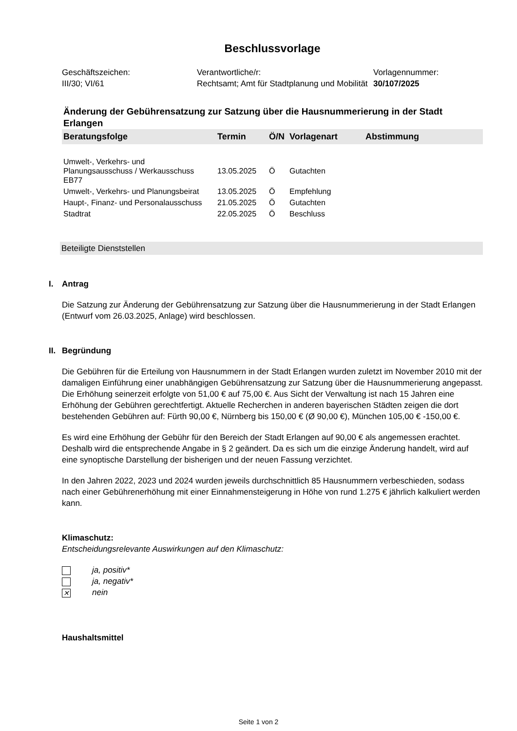Beschlussvorlage
Geschäftszeichen:
III/30; VI/61
Verantwortliche/r:
Rechtsamt; Amt für Stadtplanung und Mobilität
Vorlagennummer:
30/107/2025
Änderung der Gebührensatzung zur Satzung über die Hausnummerierung in der Stadt Erlangen
| Beratungsfolge | Termin | Ö/N | Vorlagenart | Abstimmung |
| --- | --- | --- | --- | --- |
| Umwelt-, Verkehrs- und Planungsausschuss / Werkausschuss EB77 | 13.05.2025 | Ö | Gutachten | |
| Umwelt-, Verkehrs- und Planungsbeirat | 13.05.2025 | Ö | Empfehlung | |
| Haupt-, Finanz- und Personalausschuss | 21.05.2025 | Ö | Gutachten | |
| Stadtrat | 22.05.2025 | Ö | Beschluss | |
Beteiligte Dienststellen
I. Antrag
Die Satzung zur Änderung der Gebührensatzung zur Satzung über die Hausnummerierung in der Stadt Erlangen (Entwurf vom 26.03.2025, Anlage) wird beschlossen.
II. Begründung
Die Gebühren für die Erteilung von Hausnummern in der Stadt Erlangen wurden zuletzt im November 2010 mit der damaligen Einführung einer unabhängigen Gebührensatzung zur Satzung über die Hausnummerierung angepasst. Die Erhöhung seinerzeit erfolgte von 51,00 € auf 75,00 €. Aus Sicht der Verwaltung ist nach 15 Jahren eine Erhöhung der Gebühren gerechtfertigt. Aktuelle Recherchen in anderen bayerischen Städten zeigen die dort bestehenden Gebühren auf: Fürth 90,00 €, Nürnberg bis 150,00 € (Ø 90,00 €), München 105,00 € -150,00 €.
Es wird eine Erhöhung der Gebühr für den Bereich der Stadt Erlangen auf 90,00 € als angemessen erachtet. Deshalb wird die entsprechende Angabe in § 2 geändert. Da es sich um die einzige Änderung handelt, wird auf eine synoptische Darstellung der bisherigen und der neuen Fassung verzichtet.
In den Jahren 2022, 2023 und 2024 wurden jeweils durchschnittlich 85 Hausnummern verbeschieden, sodass nach einer Gebührenerhöhung mit einer Einnahmensteigerung in Höhe von rund 1.275 € jährlich kalkuliert werden kann.
Klimaschutz:
Entscheidungsrelevante Auswirkungen auf den Klimaschutz:
ja, positiv*
ja, negativ*
✕ nein
Haushaltsmittel
Seite 1 von 2